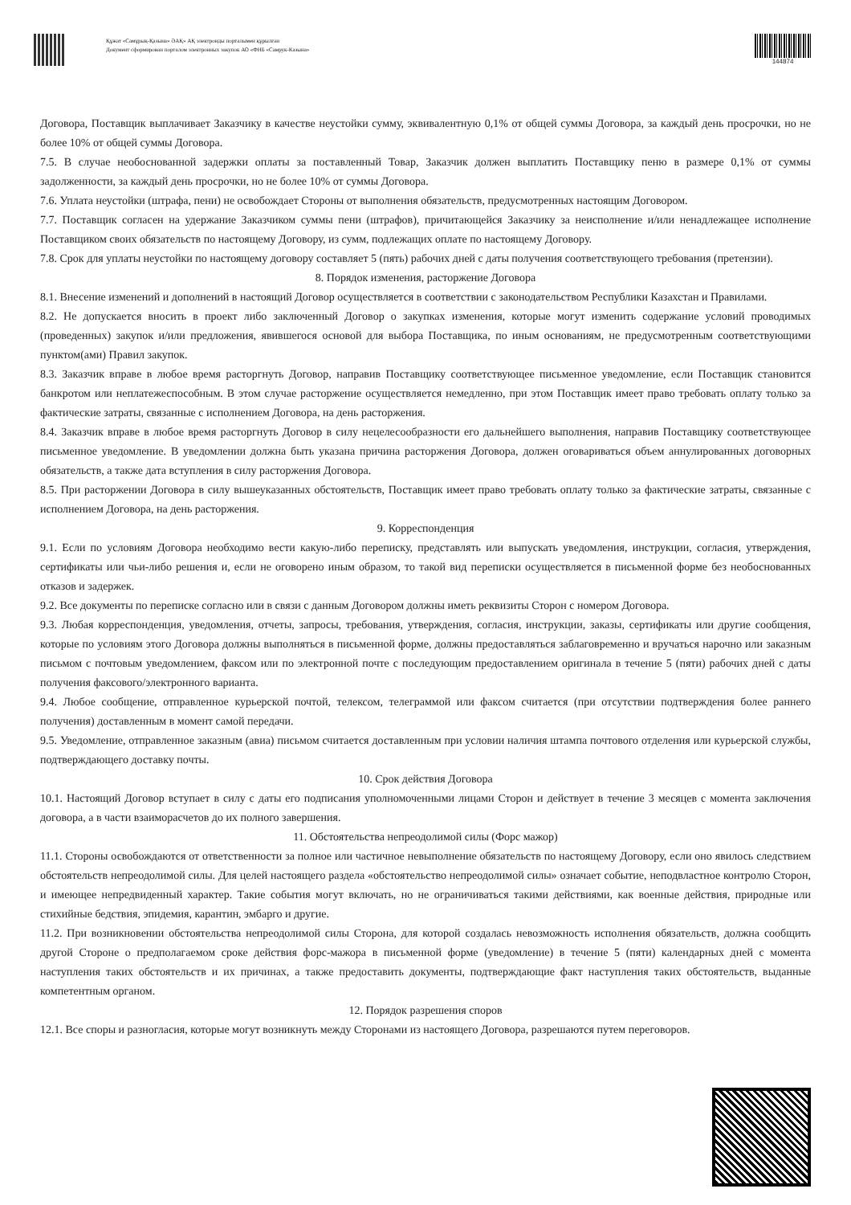Құжат «Самұрық-Қазына» ӘАҚ» АҚ электронды порталымен құрылған
Документ сформирован порталом электронных закупок АО «ФНБ «Самрук-Казына»
144874
Договора, Поставщик выплачивает Заказчику в качестве неустойки сумму, эквивалентную 0,1% от общей суммы Договора, за каждый день просрочки, но не более 10% от общей суммы Договора.
7.5. В случае необоснованной задержки оплаты за поставленный Товар, Заказчик должен выплатить Поставщику пеню в размере 0,1% от суммы задолженности, за каждый день просрочки, но не более 10% от суммы Договора.
7.6. Уплата неустойки (штрафа, пени) не освобождает Стороны от выполнения обязательств, предусмотренных настоящим Договором.
7.7. Поставщик согласен на удержание Заказчиком суммы пени (штрафов), причитающейся Заказчику за неисполнение и/или ненадлежащее исполнение Поставщиком своих обязательств по настоящему Договору, из сумм, подлежащих оплате по настоящему Договору.
7.8. Срок для уплаты неустойки по настоящему договору составляет 5 (пять) рабочих дней с даты получения соответствующего требования (претензии).
8. Порядок изменения, расторжение Договора
8.1. Внесение изменений и дополнений в настоящий Договор осуществляется в соответствии с законодательством Республики Казахстан и Правилами.
8.2. Не допускается вносить в проект либо заключенный Договор о закупках изменения, которые могут изменить содержание условий проводимых (проведенных) закупок и/или предложения, явившегося основой для выбора Поставщика, по иным основаниям, не предусмотренным соответствующими пунктом(ами) Правил закупок.
8.3. Заказчик вправе в любое время расторгнуть Договор, направив Поставщику соответствующее письменное уведомление, если Поставщик становится банкротом или неплатежеспособным. В этом случае расторжение осуществляется немедленно, при этом Поставщик имеет право требовать оплату только за фактические затраты, связанные с исполнением Договора, на день расторжения.
8.4. Заказчик вправе в любое время расторгнуть Договор в силу нецелесообразности его дальнейшего выполнения, направив Поставщику соответствующее письменное уведомление. В уведомлении должна быть указана причина расторжения Договора, должен оговариваться объем аннулированных договорных обязательств, а также дата вступления в силу расторжения Договора.
8.5. При расторжении Договора в силу вышеуказанных обстоятельств, Поставщик имеет право требовать оплату только за фактические затраты, связанные с исполнением Договора, на день расторжения.
9. Корреспонденция
9.1. Если по условиям Договора необходимо вести какую-либо переписку, представлять или выпускать уведомления, инструкции, согласия, утверждения, сертификаты или чьи-либо решения и, если не оговорено иным образом, то такой вид переписки осуществляется в письменной форме без необоснованных отказов и задержек.
9.2. Все документы по переписке согласно или в связи с данным Договором должны иметь реквизиты Сторон с номером Договора.
9.3. Любая корреспонденция, уведомления, отчеты, запросы, требования, утверждения, согласия, инструкции, заказы, сертификаты или другие сообщения, которые по условиям этого Договора должны выполняться в письменной форме, должны предоставляться заблаговременно и вручаться нарочно или заказным письмом с почтовым уведомлением, факсом или по электронной почте с последующим предоставлением оригинала в течение 5 (пяти) рабочих дней с даты получения факсового/электронного варианта.
9.4. Любое сообщение, отправленное курьерской почтой, телексом, телеграммой или факсом считается (при отсутствии подтверждения более раннего получения) доставленным в момент самой передачи.
9.5. Уведомление, отправленное заказным (авиа) письмом считается доставленным при условии наличия штампа почтового отделения или курьерской службы, подтверждающего доставку почты.
10. Срок действия Договора
10.1. Настоящий Договор вступает в силу с даты его подписания уполномоченными лицами Сторон и действует в течение 3 месяцев с момента заключения договора, а в части взаиморасчетов до их полного завершения.
11. Обстоятельства непреодолимой силы (Форс мажор)
11.1. Стороны освобождаются от ответственности за полное или частичное невыполнение обязательств по настоящему Договору, если оно явилось следствием обстоятельств непреодолимой силы. Для целей настоящего раздела «обстоятельство непреодолимой силы» означает событие, неподвластное контролю Сторон, и имеющее непредвиденный характер. Такие события могут включать, но не ограничиваться такими действиями, как военные действия, природные или стихийные бедствия, эпидемия, карантин, эмбарго и другие.
11.2. При возникновении обстоятельства непреодолимой силы Сторона, для которой создалась невозможность исполнения обязательств, должна сообщить другой Стороне о предполагаемом сроке действия форс-мажора в письменной форме (уведомление) в течение 5 (пяти) календарных дней с момента наступления таких обстоятельств и их причинах, а также предоставить документы, подтверждающие факт наступления таких обстоятельств, выданные компетентным органом.
12. Порядок разрешения споров
12.1. Все споры и разногласия, которые могут возникнуть между Сторонами из настоящего Договора, разрешаются путем переговоров.